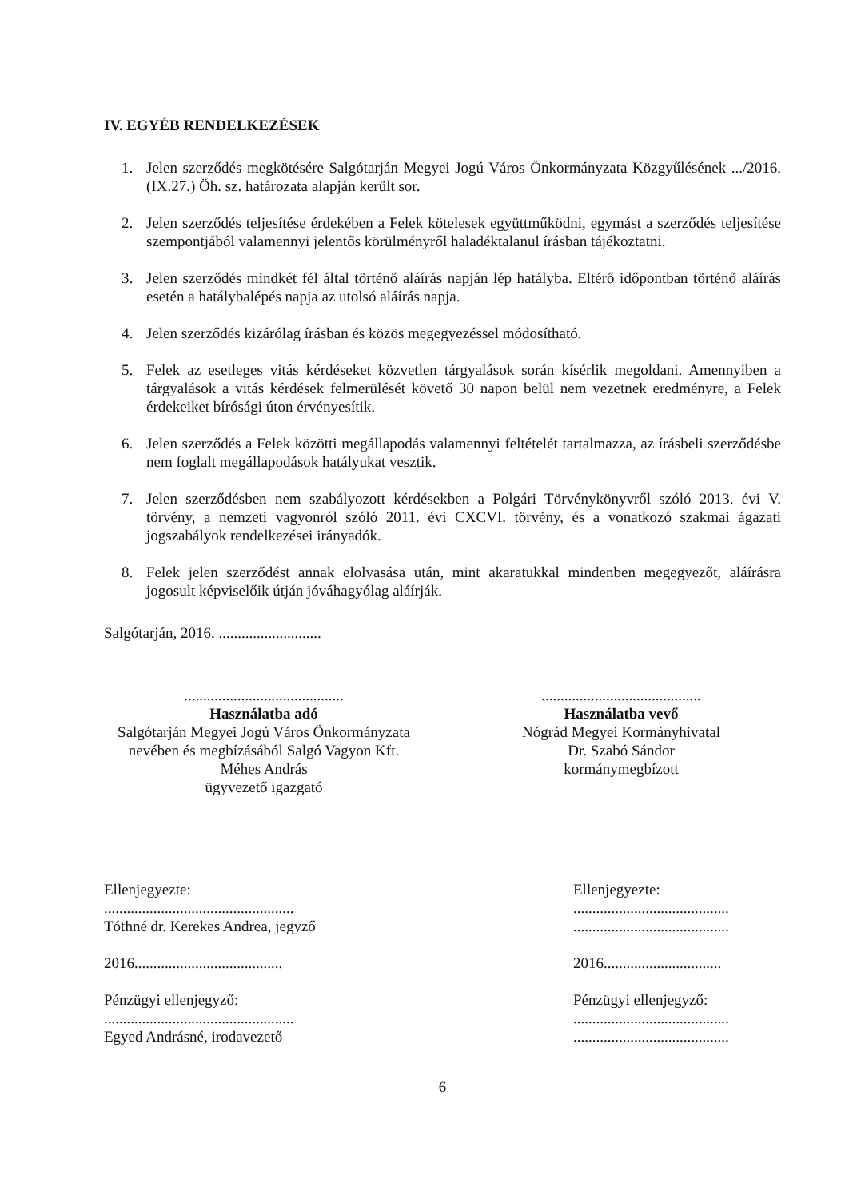IV. EGYÉB RENDELKEZÉSEK
1. Jelen szerződés megkötésére Salgótarján Megyei Jogú Város Önkormányzata Közgyűlésének .../2016. (IX.27.) Öh. sz. határozata alapján került sor.
2. Jelen szerződés teljesítése érdekében a Felek kötelesek együttműködni, egymást a szerződés teljesítése szempontjából valamennyi jelentős körülményről haladéktalanul írásban tájékoztatni.
3. Jelen szerződés mindkét fél által történő aláírás napján lép hatályba. Eltérő időpontban történő aláírás esetén a hatálybalépés napja az utolsó aláírás napja.
4. Jelen szerződés kizárólag írásban és közös megegyezéssel módosítható.
5. Felek az esetleges vitás kérdéseket közvetlen tárgyalások során kísérlik megoldani. Amennyiben a tárgyalások a vitás kérdések felmerülését követő 30 napon belül nem vezetnek eredményre, a Felek érdekeiket bírósági úton érvényesítik.
6. Jelen szerződés a Felek közötti megállapodás valamennyi feltételét tartalmazza, az írásbeli szerződésbe nem foglalt megállapodások hatályukat vesztik.
7. Jelen szerződésben nem szabályozott kérdésekben a Polgári Törvénykönyvről szóló 2013. évi V. törvény, a nemzeti vagyonról szóló 2011. évi CXCVI. törvény, és a vonatkozó szakmai ágazati jogszabályok rendelkezései irányadók.
8. Felek jelen szerződést annak elolvasása után, mint akaratukkal mindenben megegyezőt, aláírásra jogosult képviselőik útján jóváhagyólag aláírják.
Salgótarján, 2016. ...........................
..........................................
Használatba adó
Salgótarján Megyei Jogú Város Önkormányzata
nevében és megbízásából Salgó Vagyon Kft.
Méhes András
ügyvezető igazgató
..........................................
Használatba vevő
Nógrád Megyei Kormányhivatal
Dr. Szabó Sándor
kormánymegbízott
Ellenjegyezte:
..................................................
Tóthné dr. Kerekes Andrea, jegyző
2016.......................................
Pénzügyi ellenjegyző:
..................................................
Egyed Andrásné, irodavezető
Ellenjegyezte:
.........................................
.........................................
2016...............................
Pénzügyi ellenjegyző:
.........................................
.........................................
6